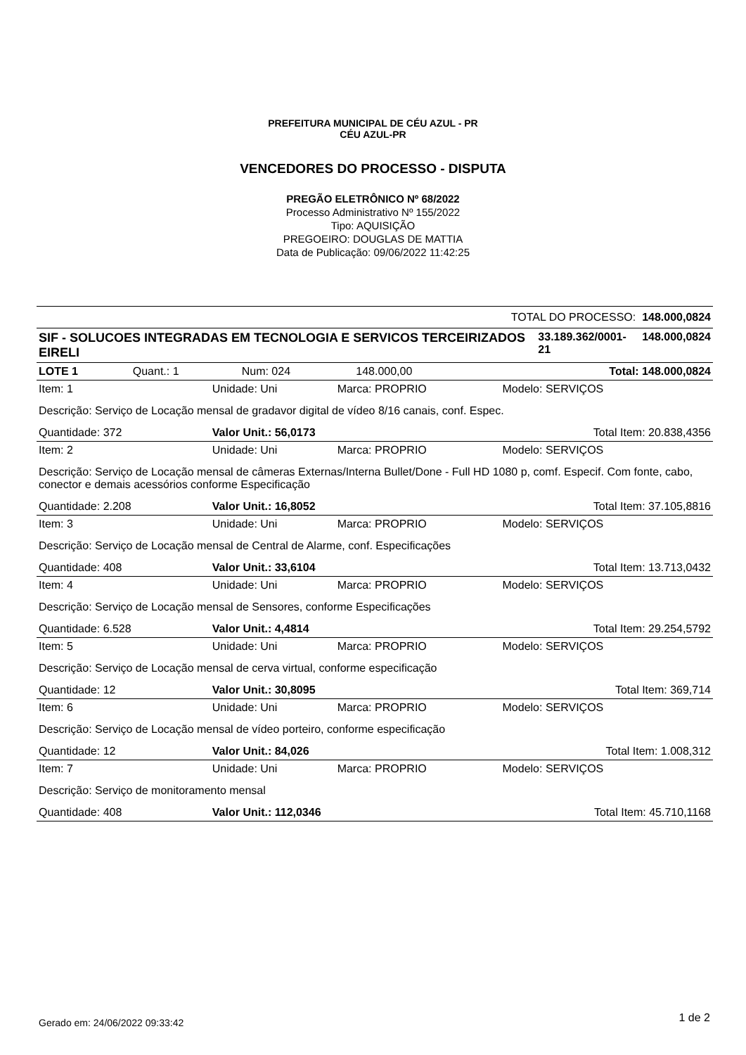PREFEITURA MUNICIPAL DE CÉU AZUL - PR
CÉU AZUL-PR
VENCEDORES DO PROCESSO - DISPUTA
PREGÃO ELETRÔNICO Nº 68/2022
Processo Administrativo Nº 155/2022
Tipo: AQUISIÇÃO
PREGOEIRO: DOUGLAS DE MATTIA
Data de Publicação: 09/06/2022 11:42:25
| TOTAL DO PROCESSO: 148.000,0824 | | |
| SIF - SOLUCOES INTEGRADAS EM TECNOLOGIA E SERVICOS TERCEIRIZADOS EIRELI | 33.189.362/0001-21 | 148.000,0824 |
| LOTE 1 | Quant.: 1 | Num: 024 | 148.000,00 | Total: 148.000,0824 |
| Item: 1 | Unidade: Uni | Marca: PROPRIO | Modelo: SERVIÇOS |
| Descrição: Serviço de Locação mensal de gradavor digital de vídeo 8/16 canais, conf. Espec. | | | |
| Quantidade: 372 | Valor Unit.: 56,0173 | | Total Item: 20.838,4356 |
| Item: 2 | Unidade: Uni | Marca: PROPRIO | Modelo: SERVIÇOS |
| Descrição: Serviço de Locação mensal de câmeras Externas/Interna Bullet/Done - Full HD 1080 p, comf. Especif. Com fonte, cabo, conector e demais acessórios conforme Especificação | | | |
| Quantidade: 2.208 | Valor Unit.: 16,8052 | | Total Item: 37.105,8816 |
| Item: 3 | Unidade: Uni | Marca: PROPRIO | Modelo: SERVIÇOS |
| Descrição: Serviço de Locação mensal de Central de Alarme, conf. Especificações | | | |
| Quantidade: 408 | Valor Unit.: 33,6104 | | Total Item: 13.713,0432 |
| Item: 4 | Unidade: Uni | Marca: PROPRIO | Modelo: SERVIÇOS |
| Descrição: Serviço de Locação mensal de Sensores, conforme Especificações | | | |
| Quantidade: 6.528 | Valor Unit.: 4,4814 | | Total Item: 29.254,5792 |
| Item: 5 | Unidade: Uni | Marca: PROPRIO | Modelo: SERVIÇOS |
| Descrição: Serviço de Locação mensal de cerva virtual, conforme especificação | | | |
| Quantidade: 12 | Valor Unit.: 30,8095 | | Total Item: 369,714 |
| Item: 6 | Unidade: Uni | Marca: PROPRIO | Modelo: SERVIÇOS |
| Descrição: Serviço de Locação mensal de vídeo porteiro, conforme especificação | | | |
| Quantidade: 12 | Valor Unit.: 84,026 | | Total Item: 1.008,312 |
| Item: 7 | Unidade: Uni | Marca: PROPRIO | Modelo: SERVIÇOS |
| Descrição: Serviço de monitoramento mensal | | | |
| Quantidade: 408 | Valor Unit.: 112,0346 | | Total Item: 45.710,1168 |
Gerado em: 24/06/2022 09:33:42 1 de 2